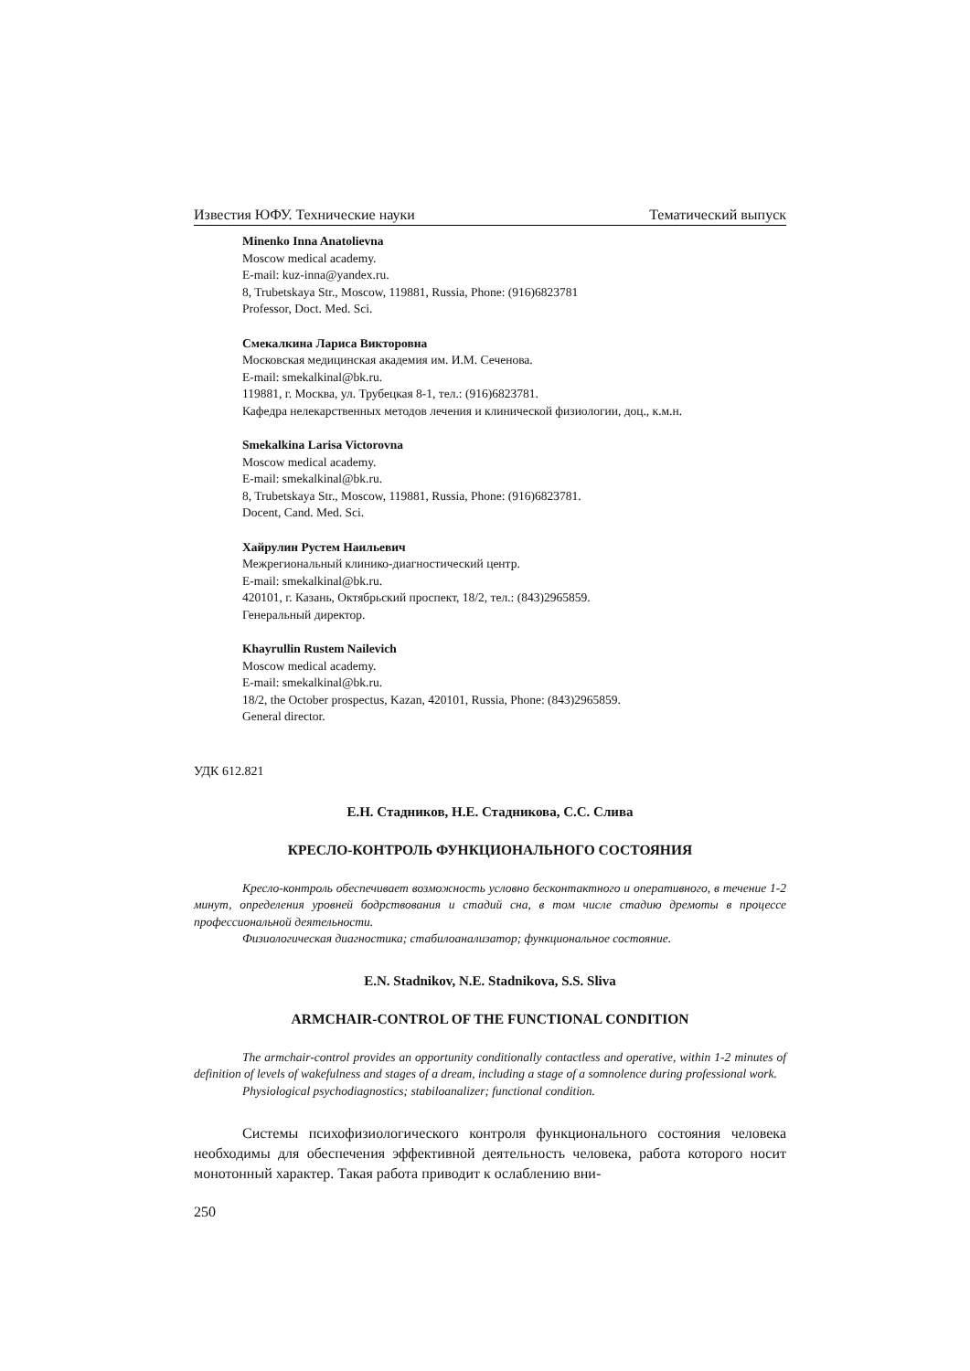Известия ЮФУ. Технические науки Тематический выпуск
Minenko Inna Anatolievna
Moscow medical academy.
E-mail: kuz-inna@yandex.ru.
8, Trubetskaya Str., Moscow, 119881, Russia, Phone: (916)6823781
Professor, Doct. Med. Sci.
Смекалкина Лариса Викторовна
Московская медицинская академия им. И.М. Сеченова.
E-mail: smekalkinal@bk.ru.
119881, г. Москва, ул. Трубецкая 8-1, тел.: (916)6823781.
Кафедра нелекарственных методов лечения и клинической физиологии, доц., к.м.н.
Smekalkina Larisa Victorovna
Moscow medical academy.
E-mail: smekalkinal@bk.ru.
8, Trubetskaya Str., Moscow, 119881, Russia, Phone: (916)6823781.
Docent, Cand. Med. Sci.
Хайрулин Рустем Наильевич
Межрегиональный клинико-диагностический центр.
E-mail: smekalkinal@bk.ru.
420101, г. Казань, Октябрьский проспект, 18/2, тел.: (843)2965859.
Генеральный директор.
Khayrullin Rustem Nailevich
Moscow medical academy.
E-mail: smekalkinal@bk.ru.
18/2, the October prospectus, Kazan, 420101, Russia, Phone: (843)2965859.
General director.
УДК 612.821
Е.Н. Стадников, Н.Е. Стадникова, С.С. Слива
КРЕСЛО-КОНТРОЛЬ ФУНКЦИОНАЛЬНОГО СОСТОЯНИЯ
Кресло-контроль обеспечивает возможность условно бесконтактного и оперативного, в течение 1-2 минут, определения уровней бодрствования и стадий сна, в том числе стадию дремоты в процессе профессиональной деятельности.
Физиологическая диагностика; стабилоанализатор; функциональное состояние.
E.N. Stadnikov, N.E. Stadnikova, S.S. Sliva
ARMCHAIR-CONTROL OF THE FUNCTIONAL CONDITION
The armchair-control provides an opportunity conditionally contactless and operative, within 1-2 minutes of definition of levels of wakefulness and stages of a dream, including a stage of a somnolence during professional work.
Physiological psychodiagnostics; stabiloanalizer; functional condition.
Системы психофизиологического контроля функционального состояния человека необходимы для обеспечения эффективной деятельность человека, работа которого носит монотонный характер. Такая работа приводит к ослаблению вни-
250